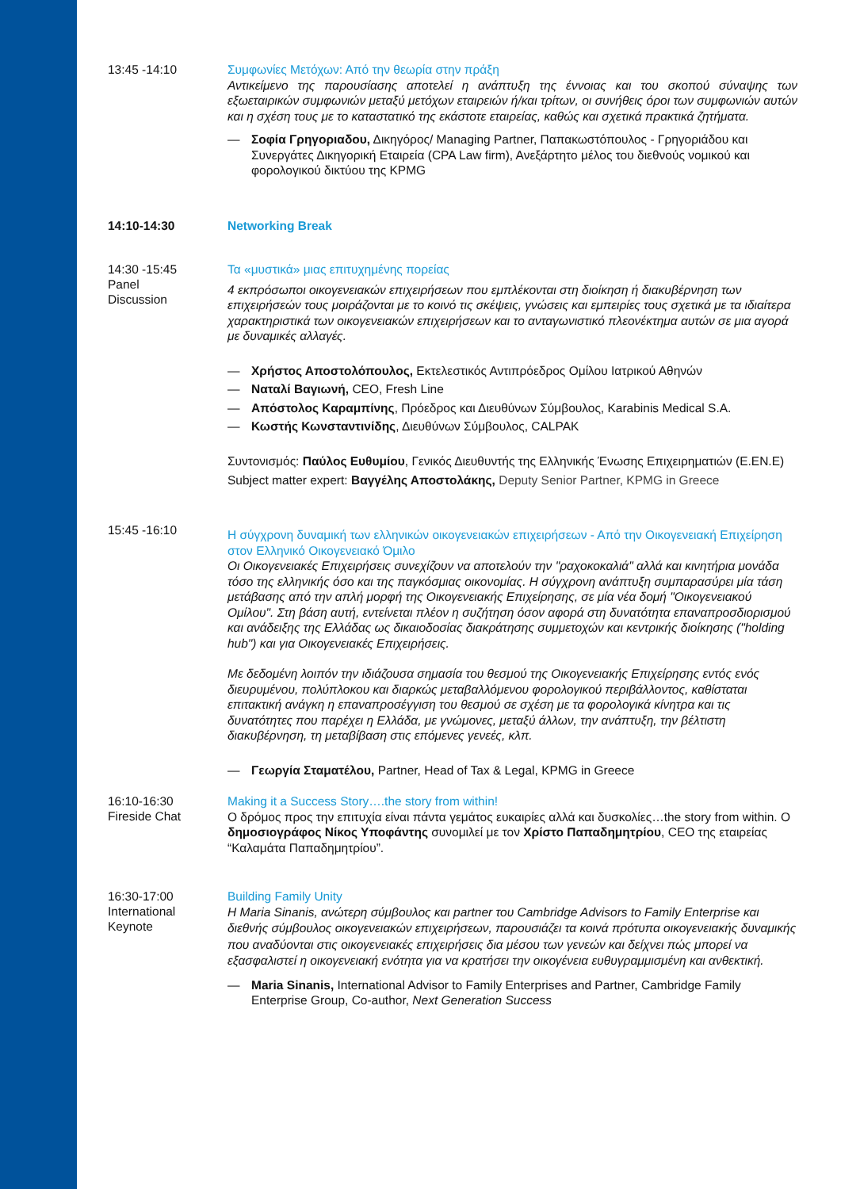13:45 -14:10
Συμφωνίες Μετόχων: Από την θεωρία στην πράξη
Αντικείμενο της παρουσίασης αποτελεί η ανάπτυξη της έννοιας και του σκοπού σύναψης των εξωεταιρικών συμφωνιών μεταξύ μετόχων εταιρειών ή/και τρίτων, οι συνήθεις όροι των συμφωνιών αυτών και η σχέση τους με το καταστατικό της εκάστοτε εταιρείας, καθώς και σχετικά πρακτικά ζητήματα.
— Σοφία Γρηγοριαδου, Δικηγόρος/ Managing Partner, Παπακωστόπουλος - Γρηγοριάδου και Συνεργάτες Δικηγορική Εταιρεία (CPA Law firm), Ανεξάρτητο μέλος του διεθνούς νομικού και φορολογικού δικτύου της KPMG
14:10-14:30
Networking Break
14:30 -15:45
Panel
Discussion
Τα «μυστικά» μιας επιτυχημένης πορείας
4 εκπρόσωποι οικογενειακών επιχειρήσεων που εμπλέκονται στη διοίκηση ή διακυβέρνηση των επιχειρήσεών τους μοιράζονται με το κοινό τις σκέψεις, γνώσεις και εμπειρίες τους σχετικά με τα ιδιαίτερα χαρακτηριστικά των οικογενειακών επιχειρήσεων και το ανταγωνιστικό πλεονέκτημα αυτών σε μια αγορά με δυναμικές αλλαγές.
— Χρήστος Αποστολόπουλος, Εκτελεστικός Αντιπρόεδρος Ομίλου Ιατρικού Αθηνών
— Ναταλί Βαγιωνή, CEO, Fresh Line
— Απόστολος Καραμπίνης, Πρόεδρος και Διευθύνων Σύμβουλος, Karabinis Medical S.A.
— Κωστής Κωνσταντινίδης, Διευθύνων Σύμβουλος, CALPAK
Συντονισμός: Παύλος Ευθυμίου, Γενικός Διευθυντής της Ελληνικής Ένωσης Επιχειρηματιών (Ε.ΕΝ.Ε)
Subject matter expert: Βαγγέλης Αποστολάκης, Deputy Senior Partner, KPMG in Greece
15:45 -16:10
Η σύγχρονη δυναμική των ελληνικών οικογενειακών επιχειρήσεων - Από την Οικογενειακή Επιχείρηση στον Ελληνικό Οικογενειακό Όμιλο
Οι Οικογενειακές Επιχειρήσεις συνεχίζουν να αποτελούν την "ραχοκοκαλιά" αλλά και κινητήρια μονάδα τόσο της ελληνικής όσο και της παγκόσμιας οικονομίας. Η σύγχρονη ανάπτυξη συμπαρασύρει μία τάση μετάβασης από την απλή μορφή της Οικογενειακής Επιχείρησης, σε μία νέα δομή "Οικογενειακού Ομίλου". Στη βάση αυτή, εντείνεται πλέον η συζήτηση όσον αφορά στη δυνατότητα επαναπροσδιορισμού και ανάδειξης της Ελλάδας ως δικαιοδοσίας διακράτησης συμμετοχών και κεντρικής διοίκησης ("holding hub") και για Οικογενειακές Επιχειρήσεις.
Με δεδομένη λοιπόν την ιδιάζουσα σημασία του θεσμού της Οικογενειακής Επιχείρησης εντός ενός διευρυμένου, πολύπλοκου και διαρκώς μεταβαλλόμενου φορολογικού περιβάλλοντος, καθίσταται επιτακτική ανάγκη η επαναπροσέγγιση του θεσμού σε σχέση με τα φορολογικά κίνητρα και τις δυνατότητες που παρέχει η Ελλάδα, με γνώμονες, μεταξύ άλλων, την ανάπτυξη, την βέλτιστη διακυβέρνηση, τη μεταβίβαση στις επόμενες γενεές, κλπ.
— Γεωργία Σταματέλου, Partner, Head of Tax & Legal, KPMG in Greece
16:10-16:30
Fireside Chat
Making it a Success Story….the story from within!
Ο δρόμος προς την επιτυχία είναι πάντα γεμάτος ευκαιρίες αλλά και δυσκολίες…the story from within. Ο δημοσιογράφος Νίκος Υποφάντης συνομιλεί με τον Χρίστο Παπαδημητρίου, CEO της εταιρείας “Καλαμάτα Παπαδημητρίου”.
16:30-17:00
International
Keynote
Building Family Unity
Η Maria Sinanis, ανώτερη σύμβουλος και partner του Cambridge Advisors to Family Enterprise και διεθνής σύμβουλος οικογενειακών επιχειρήσεων, παρουσιάζει τα κοινά πρότυπα οικογενειακής δυναμικής που αναδύονται στις οικογενειακές επιχειρήσεις δια μέσου των γενεών και δείχνει πώς μπορεί να εξασφαλιστεί η οικογενειακή ενότητα για να κρατήσει την οικογένεια ευθυγραμμισμένη και ανθεκτική.
— Maria Sinanis, International Advisor to Family Enterprises and Partner, Cambridge Family Enterprise Group, Co-author, Next Generation Success